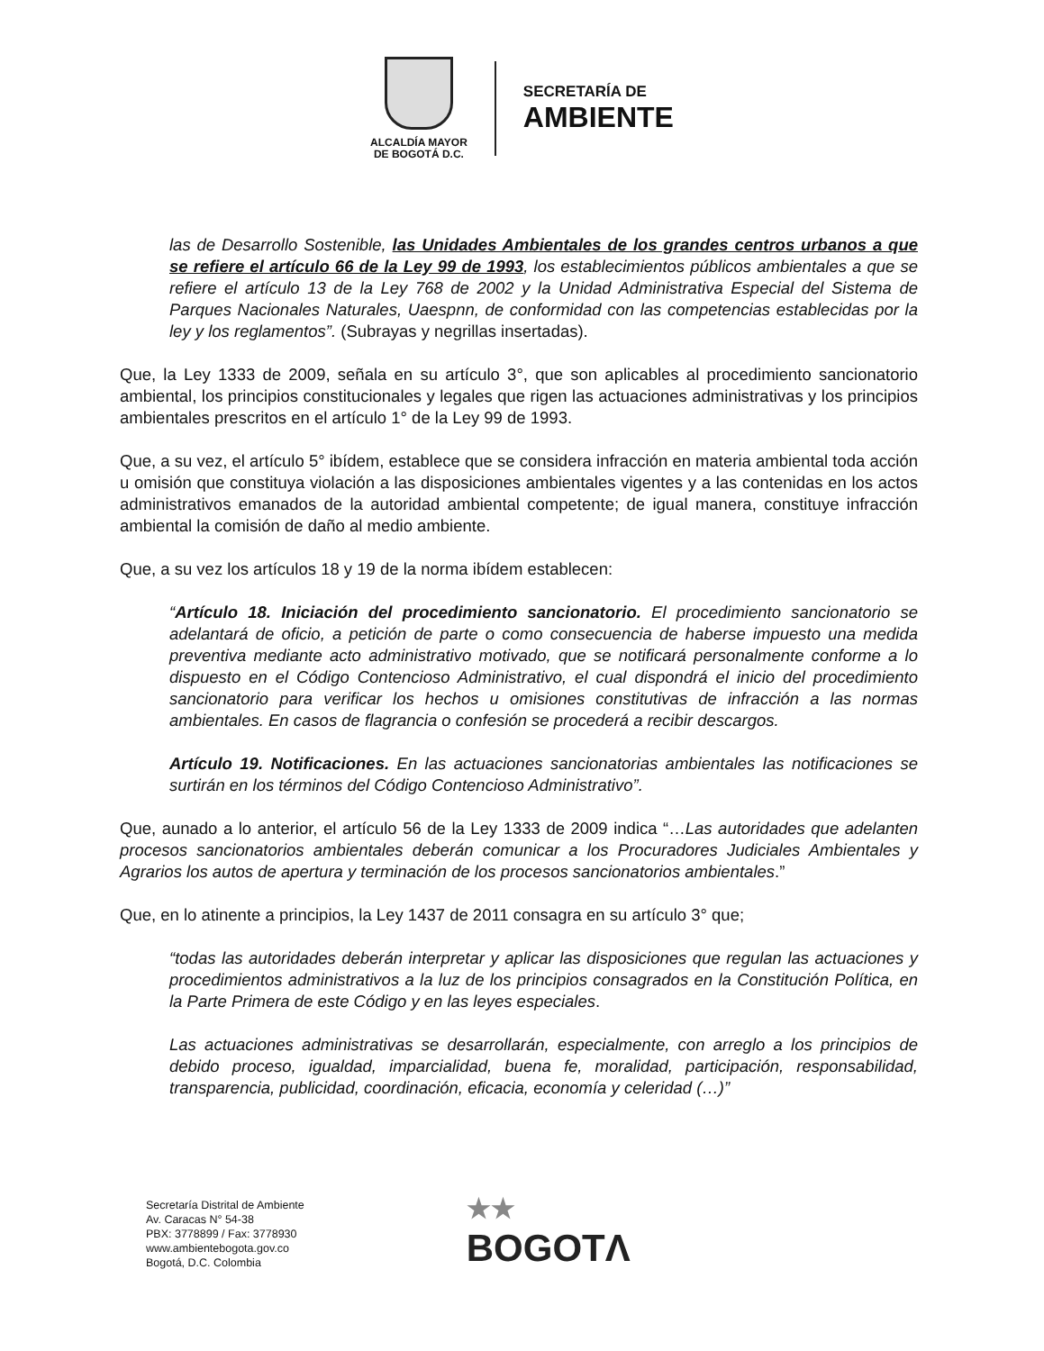ALCALDÍA MAYOR
DE BOGOTÁ D.C.
SECRETARÍA DE
AMBIENTE
las de Desarrollo Sostenible, las Unidades Ambientales de los grandes centros urbanos a que se refiere el artículo 66 de la Ley 99 de 1993, los establecimientos públicos ambientales a que se refiere el artículo 13 de la Ley 768 de 2002 y la Unidad Administrativa Especial del Sistema de Parques Nacionales Naturales, Uaespnn, de conformidad con las competencias establecidas por la ley y los reglamentos”. (Subrayas y negrillas insertadas).
Que, la Ley 1333 de 2009, señala en su artículo 3°, que son aplicables al procedimiento sancionatorio ambiental, los principios constitucionales y legales que rigen las actuaciones administrativas y los principios ambientales prescritos en el artículo 1° de la Ley 99 de 1993.
Que, a su vez, el artículo 5° ibídem, establece que se considera infracción en materia ambiental toda acción u omisión que constituya violación a las disposiciones ambientales vigentes y a las contenidas en los actos administrativos emanados de la autoridad ambiental competente; de igual manera, constituye infracción ambiental la comisión de daño al medio ambiente.
Que, a su vez los artículos 18 y 19 de la norma ibídem establecen:
“Artículo 18. Iniciación del procedimiento sancionatorio. El procedimiento sancionatorio se adelantará de oficio, a petición de parte o como consecuencia de haberse impuesto una medida preventiva mediante acto administrativo motivado, que se notificará personalmente conforme a lo dispuesto en el Código Contencioso Administrativo, el cual dispondrá el inicio del procedimiento sancionatorio para verificar los hechos u omisiones constitutivas de infracción a las normas ambientales. En casos de flagrancia o confesión se procederá a recibir descargos.
Artículo 19. Notificaciones. En las actuaciones sancionatorias ambientales las notificaciones se surtirán en los términos del Código Contencioso Administrativo”.
Que, aunado a lo anterior, el artículo 56 de la Ley 1333 de 2009 indica “…Las autoridades que adelanten procesos sancionatorios ambientales deberán comunicar a los Procuradores Judiciales Ambientales y Agrarios los autos de apertura y terminación de los procesos sancionatorios ambientales.”
Que, en lo atinente a principios, la Ley 1437 de 2011 consagra en su artículo 3° que;
“todas las autoridades deberán interpretar y aplicar las disposiciones que regulan las actuaciones y procedimientos administrativos a la luz de los principios consagrados en la Constitución Política, en la Parte Primera de este Código y en las leyes especiales.
Las actuaciones administrativas se desarrollarán, especialmente, con arreglo a los principios de debido proceso, igualdad, imparcialidad, buena fe, moralidad, participación, responsabilidad, transparencia, publicidad, coordinación, eficacia, economía y celeridad (…)”
Secretaría Distrital de Ambiente
Av. Caracas N° 54-38
PBX: 3778899 / Fax: 3778930
www.ambientebogota.gov.co
Bogotá, D.C. Colombia
★★
BOGOTΛ